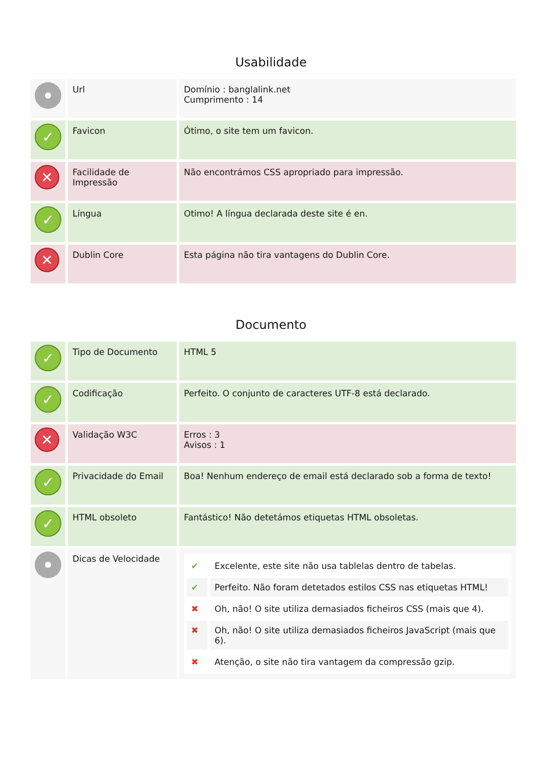Usabilidade
| | Url | Domínio : banglalink.net Cumprimento : 14 |
| ✓ | Favicon | Ótimo, o site tem um favicon. |
| ✕ | Facilidade de Impressão | Não encontrámos CSS apropriado para impressão. |
| ✓ | Língua | Otimo! A língua declarada deste site é en. |
| ✕ | Dublin Core | Esta página não tira vantagens do Dublin Core. |
Documento
| ✓ | Tipo de Documento | HTML 5 |
| ✓ | Codificação | Perfeito. O conjunto de caracteres UTF-8 está declarado. |
| ✕ | Validação W3C | Erros : 3 Avisos : 1 |
| ✓ | Privacidade do Email | Boa! Nenhum endereço de email está declarado sob a forma de texto! |
| ✓ | HTML obsoleto | Fantástico! Não detetámos etiquetas HTML obsoletas. |
| | Dicas de Velocidade | / ✔ / Excelente, este site não usa tablelas dentro de tabelas. / / ✔ / Perfeito. Não foram detetados estilos CSS nas etiquetas HTML! / / ✖ / Oh, não! O site utiliza demasiados ficheiros CSS (mais que 4). / / ✖ / Oh, não! O site utiliza demasiados ficheiros JavaScript (mais que 6). / / ✖ / Atenção, o site não tira vantagem da compressão gzip. / |